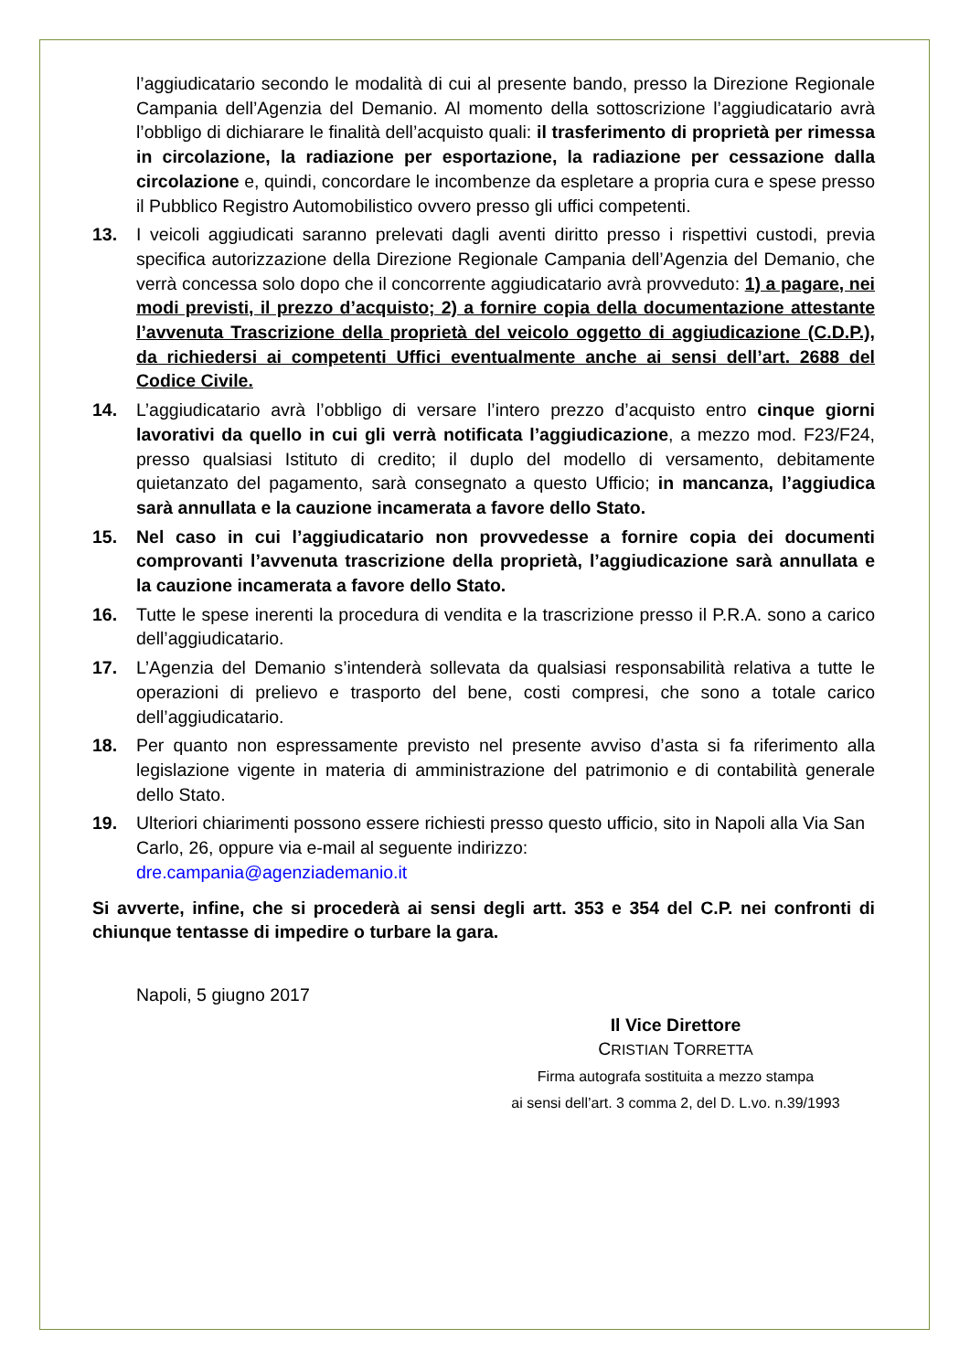l’aggiudicatario secondo le modalità di cui al presente bando, presso la Direzione Regionale Campania dell’Agenzia del Demanio. Al momento della sottoscrizione l’aggiudicatario avrà l’obbligo di dichiarare le finalità dell’acquisto quali: il trasferimento di proprietà per rimessa in circolazione, la radiazione per esportazione, la radiazione per cessazione dalla circolazione e, quindi, concordare le incombenze da espletare a propria cura e spese presso il Pubblico Registro Automobilistico ovvero presso gli uffici competenti.
13. I veicoli aggiudicati saranno prelevati dagli aventi diritto presso i rispettivi custodi, previa specifica autorizzazione della Direzione Regionale Campania dell’Agenzia del Demanio, che verrà concessa solo dopo che il concorrente aggiudicatario avrà provveduto: 1) a pagare, nei modi previsti, il prezzo d’acquisto; 2) a fornire copia della documentazione attestante l’avvenuta Trascrizione della proprietà del veicolo oggetto di aggiudicazione (C.D.P.), da richiedersi ai competenti Uffici eventualmente anche ai sensi dell’art. 2688 del Codice Civile.
14. L’aggiudicatario avrà l’obbligo di versare l’intero prezzo d’acquisto entro cinque giorni lavorativi da quello in cui gli verrà notificata l’aggiudicazione, a mezzo mod. F23/F24, presso qualsiasi Istituto di credito; il duplo del modello di versamento, debitamente quietanzato del pagamento, sarà consegnato a questo Ufficio; in mancanza, l’aggiudica sarà annullata e la cauzione incamerata a favore dello Stato.
15. Nel caso in cui l’aggiudicatario non provvedesse a fornire copia dei documenti comprovanti l’avvenuta trascrizione della proprietà, l’aggiudicazione sarà annullata e la cauzione incamerata a favore dello Stato.
16. Tutte le spese inerenti la procedura di vendita e la trascrizione presso il P.R.A. sono a carico dell’aggiudicatario.
17. L’Agenzia del Demanio s’intenderà sollevata da qualsiasi responsabilità relativa a tutte le operazioni di prelievo e trasporto del bene, costi compresi, che sono a totale carico dell’aggiudicatario.
18. Per quanto non espressamente previsto nel presente avviso d’asta si fa riferimento alla legislazione vigente in materia di amministrazione del patrimonio e di contabilità generale dello Stato.
19. Ulteriori chiarimenti possono essere richiesti presso questo ufficio, sito in Napoli alla Via San Carlo, 26, oppure via e-mail al seguente indirizzo:
dre.campania@agenziademanio.it
Si avverte, infine, che si procederà ai sensi degli artt. 353 e 354 del C.P. nei confronti di chiunque tentasse di impedire o turbare la gara.
Napoli, 5 giugno 2017
Il Vice Direttore
CRISTIAN TORRETTA
Firma autografa sostituita a mezzo stampa
ai sensi dell’art. 3 comma 2, del D. L.vo. n.39/1993